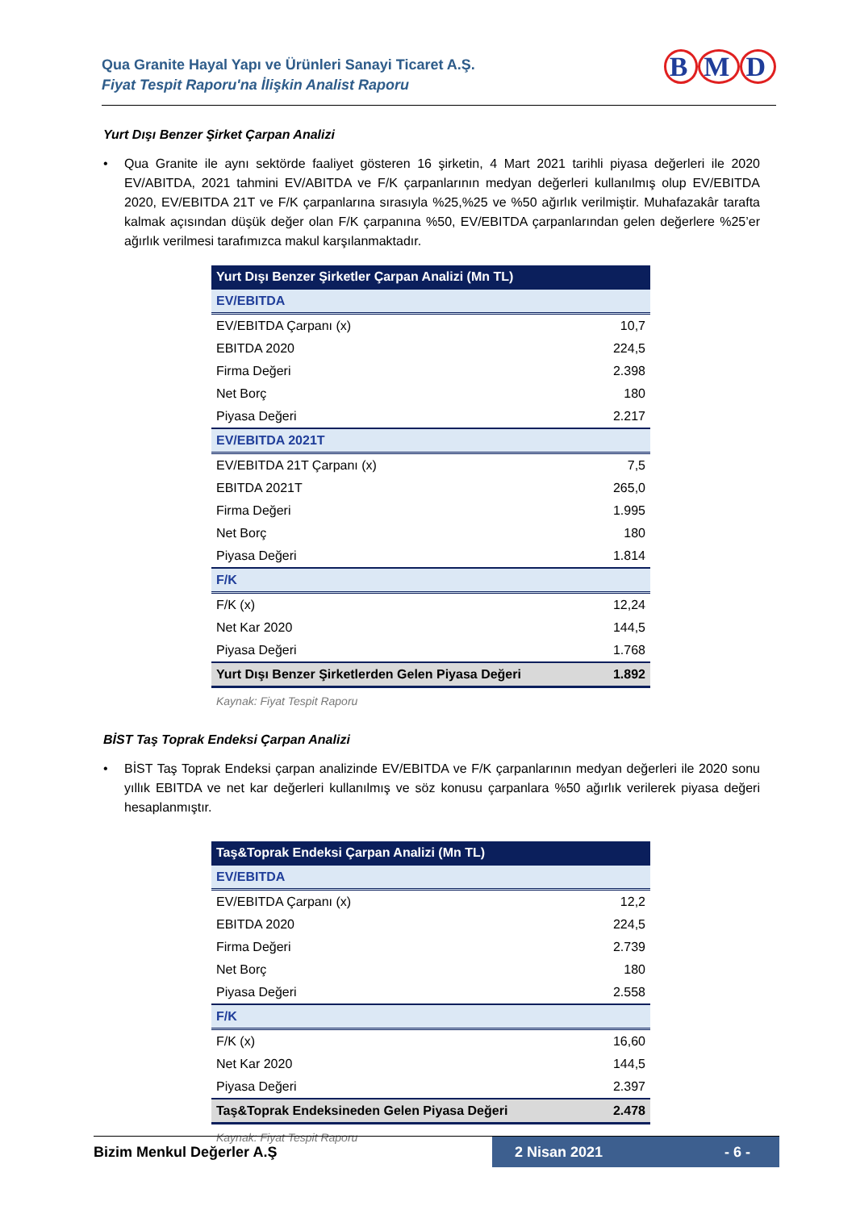Qua Granite Hayal Yapı ve Ürünleri Sanayi Ticaret A.Ş.
Fiyat Tespit Raporu'na İlişkin Analist Raporu
B M D
Yurt Dışı Benzer Şirket Çarpan Analizi
• Qua Granite ile aynı sektörde faaliyet gösteren 16 şirketin, 4 Mart 2021 tarihli piyasa değerleri ile 2020 EV/ABITDA, 2021 tahmini EV/ABITDA ve F/K çarpanlarının medyan değerleri kullanılmış olup EV/EBITDA 2020, EV/EBITDA 21T ve F/K çarpanlarına sırasıyla %25,%25 ve %50 ağırlık verilmiştir. Muhafazakâr tarafta kalmak açısından düşük değer olan F/K çarpanına %50, EV/EBITDA çarpanlarından gelen değerlere %25’er ağırlık verilmesi tarafımızca makul karşılanmaktadır.
| Yurt Dışı Benzer Şirketler Çarpan Analizi (Mn TL) | |
| EV/EBITDA | |
| EV/EBITDA Çarpanı (x) | 10,7 |
| EBITDA 2020 | 224,5 |
| Firma Değeri | 2.398 |
| Net Borç | 180 |
| Piyasa Değeri | 2.217 |
| EV/EBITDA 2021T | |
| EV/EBITDA 21T Çarpanı (x) | 7,5 |
| EBITDA 2021T | 265,0 |
| Firma Değeri | 1.995 |
| Net Borç | 180 |
| Piyasa Değeri | 1.814 |
| F/K | |
| F/K (x) | 12,24 |
| Net Kar 2020 | 144,5 |
| Piyasa Değeri | 1.768 |
| Yurt Dışı Benzer Şirketlerden Gelen Piyasa Değeri | 1.892 |
Kaynak: Fiyat Tespit Raporu
BİST Taş Toprak Endeksi Çarpan Analizi
• BİST Taş Toprak Endeksi çarpan analizinde EV/EBITDA ve F/K çarpanlarının medyan değerleri ile 2020 sonu yıllık EBITDA ve net kar değerleri kullanılmış ve söz konusu çarpanlara %50 ağırlık verilerek piyasa değeri hesaplanmıştır.
| Taş&Toprak Endeksi Çarpan Analizi (Mn TL) | |
| EV/EBITDA | |
| EV/EBITDA Çarpanı (x) | 12,2 |
| EBITDA 2020 | 224,5 |
| Firma Değeri | 2.739 |
| Net Borç | 180 |
| Piyasa Değeri | 2.558 |
| F/K | |
| F/K (x) | 16,60 |
| Net Kar 2020 | 144,5 |
| Piyasa Değeri | 2.397 |
| Taş&Toprak Endeksineden Gelen Piyasa Değeri | 2.478 |
Kaynak: Fiyat Tespit Raporu
Bizim Menkul Değerler A.Ş
2 Nisan 2021 - 6 -